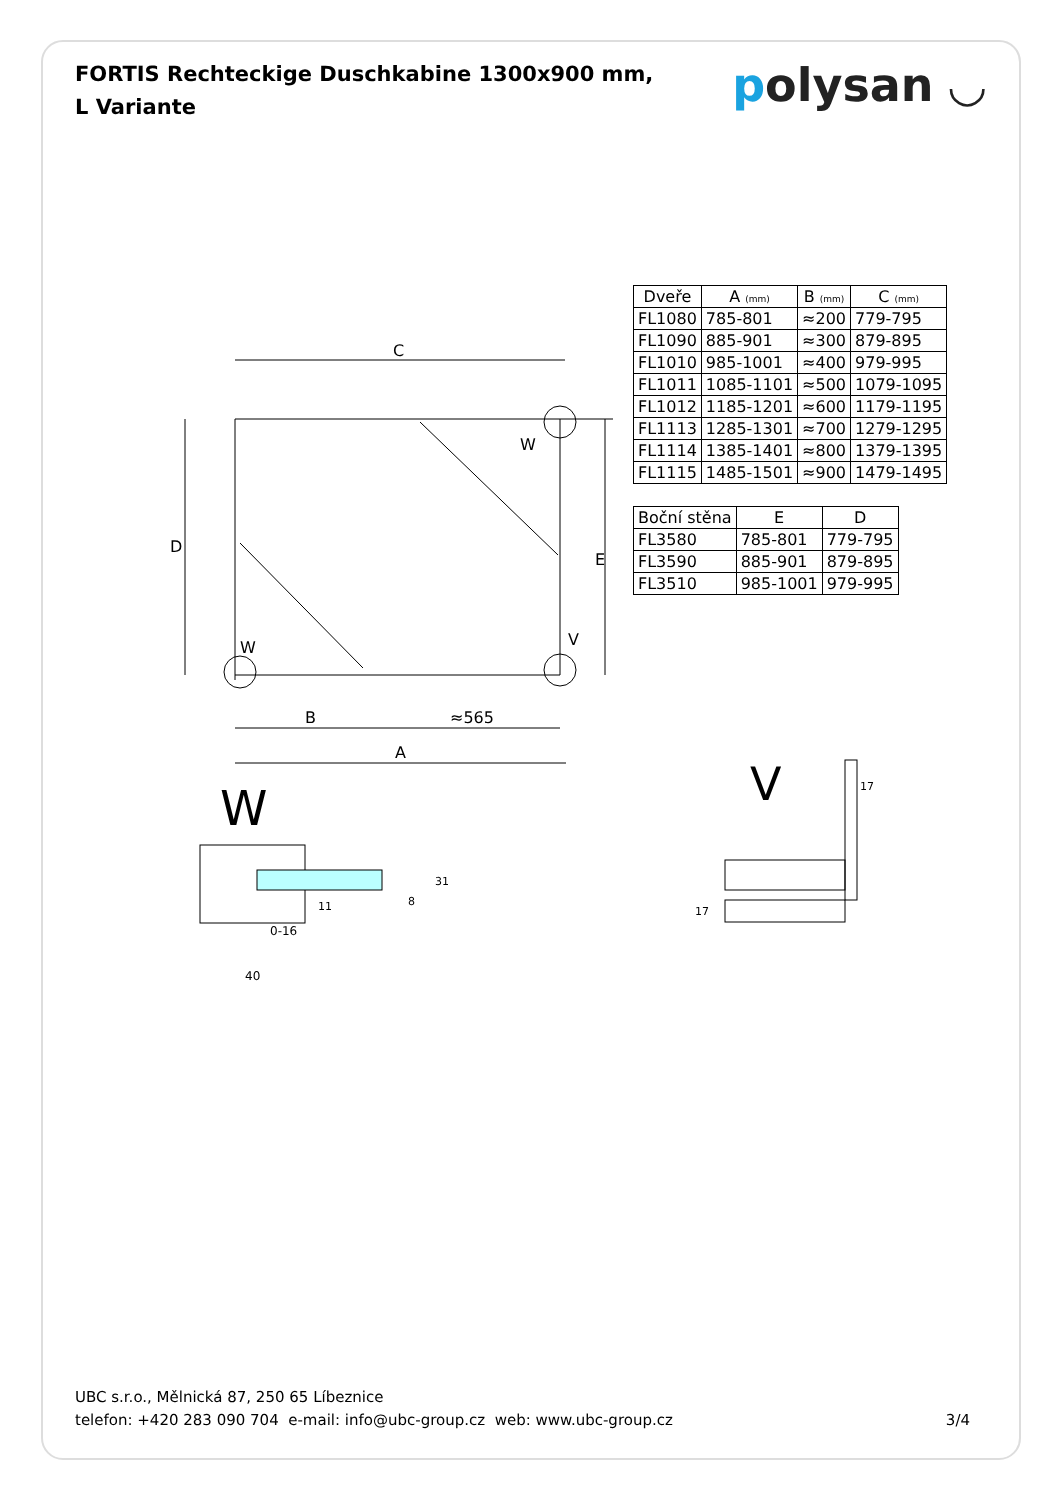FORTIS Rechteckige Duschkabine 1300x900 mm, L Variante
polysan ◡
C
D
E
W
W
V
B
≈565
A
W
0-16
40
11
8
31
V
17
17
| Dveře | A (mm) | B (mm) | C (mm) |
| --- | --- | --- | --- |
| FL1080 | 785-801 | ≈200 | 779-795 |
| FL1090 | 885-901 | ≈300 | 879-895 |
| FL1010 | 985-1001 | ≈400 | 979-995 |
| FL1011 | 1085-1101 | ≈500 | 1079-1095 |
| FL1012 | 1185-1201 | ≈600 | 1179-1195 |
| FL1113 | 1285-1301 | ≈700 | 1279-1295 |
| FL1114 | 1385-1401 | ≈800 | 1379-1395 |
| FL1115 | 1485-1501 | ≈900 | 1479-1495 |
| Boční stěna | E | D |
| --- | --- | --- |
| FL3580 | 785-801 | 779-795 |
| FL3590 | 885-901 | 879-895 |
| FL3510 | 985-1001 | 979-995 |
UBC s.r.o., Mělnická 87, 250 65 Líbeznice
telefon: +420 283 090 704 e-mail: info@ubc-group.cz web: www.ubc-group.cz
3/4